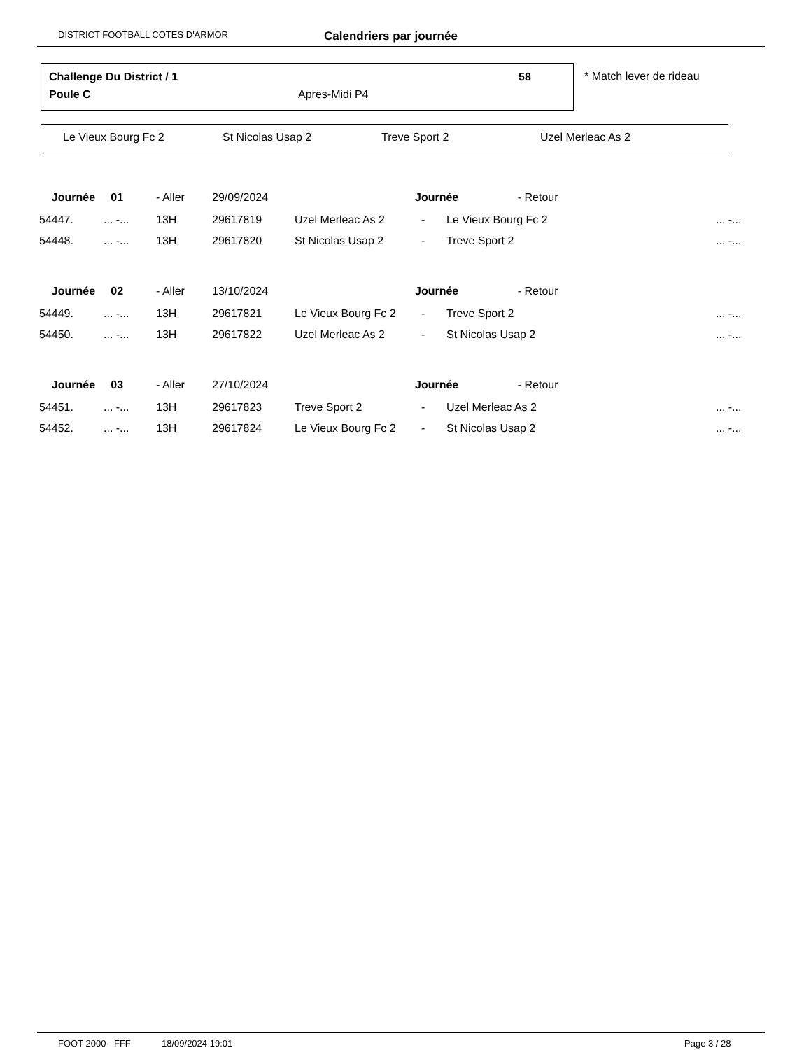DISTRICT FOOTBALL COTES D'ARMOR Calendriers par journée
Challenge Du District / 1 58
Poule C Apres-Midi P4
* Match lever de rideau
Le Vieux Bourg Fc 2 St Nicolas Usap 2 Treve Sport 2 Uzel Merleac As 2
| Journée 01 | | - Aller | 29/09/2024 | | Journée - Retour | | |
| 54447. | ... -... | 13H | 29617819 | Uzel Merleac As 2 | - | Le Vieux Bourg Fc 2 | ... -... |
| 54448. | ... -... | 13H | 29617820 | St Nicolas Usap 2 | - | Treve Sport 2 | ... -... |
| Journée 02 | | - Aller | 13/10/2024 | | Journée - Retour | | |
| 54449. | ... -... | 13H | 29617821 | Le Vieux Bourg Fc 2 | - | Treve Sport 2 | ... -... |
| 54450. | ... -... | 13H | 29617822 | Uzel Merleac As 2 | - | St Nicolas Usap 2 | ... -... |
| Journée 03 | | - Aller | 27/10/2024 | | Journée - Retour | | |
| 54451. | ... -... | 13H | 29617823 | Treve Sport 2 | - | Uzel Merleac As 2 | ... -... |
| 54452. | ... -... | 13H | 29617824 | Le Vieux Bourg Fc 2 | - | St Nicolas Usap 2 | ... -... |
FOOT 2000 - FFF 18/09/2024 19:01 Page 3 / 28